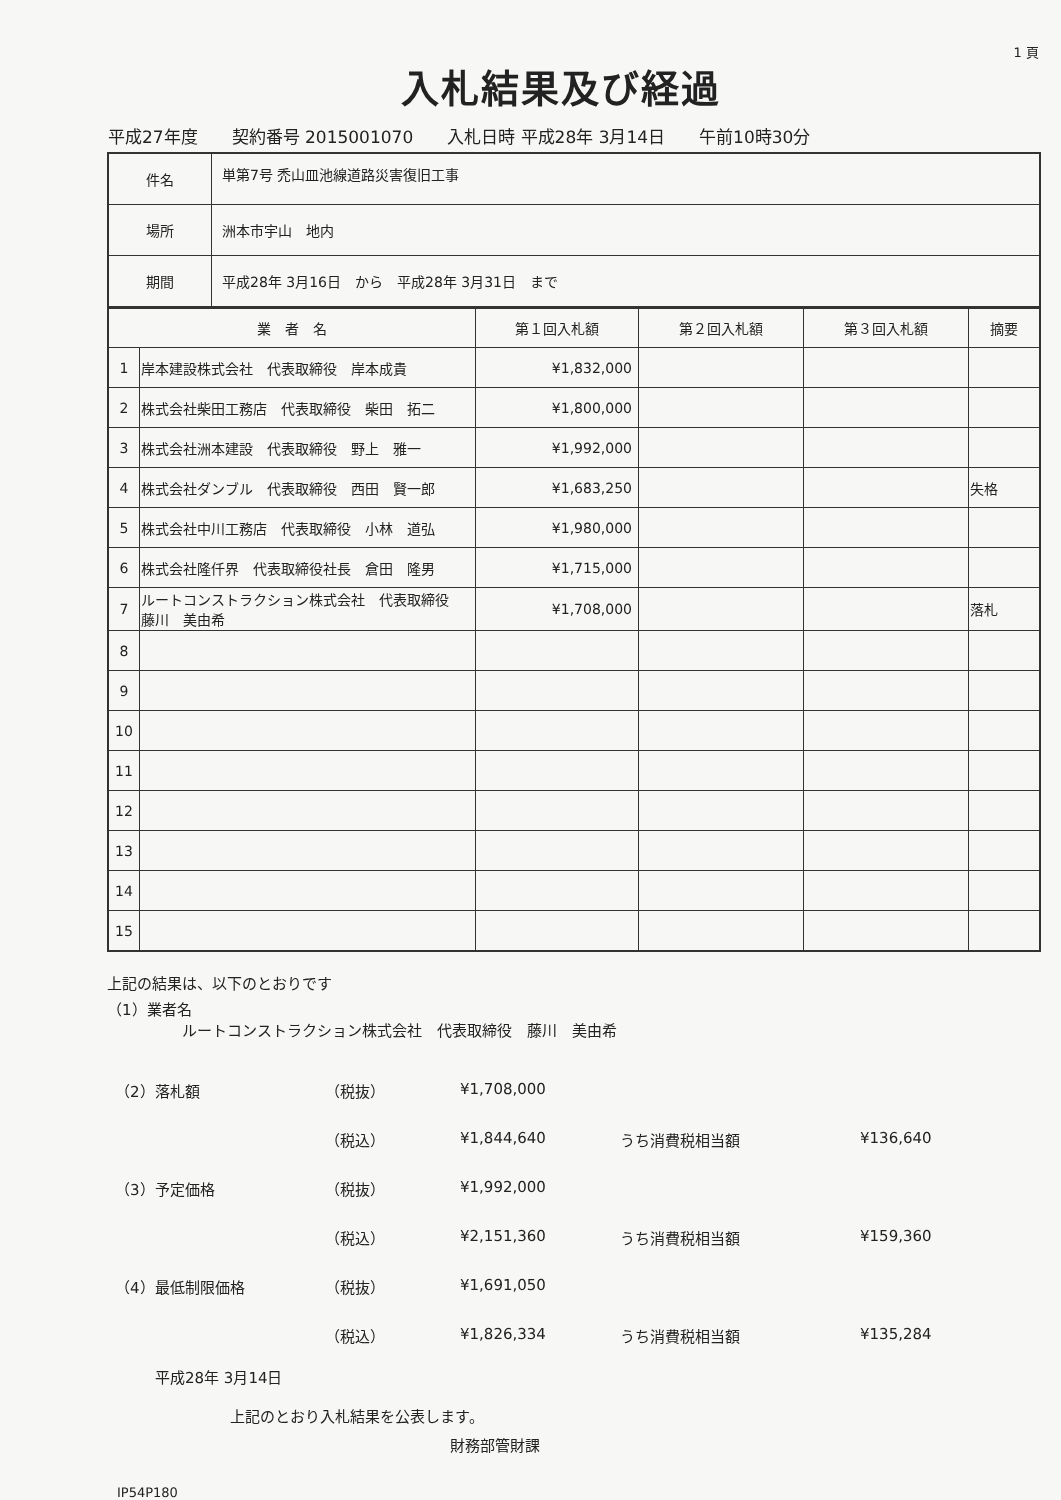1 頁
入札結果及び経過
平成27年度 契約番号 2015001070 入札日時 平成28年 3月14日 午前10時30分
| 件名 | 単第7号 禿山皿池線道路災害復旧工事 |
| 場所 | 洲本市宇山 地内 |
| 期間 | 平成28年 3月16日 から 平成28年 3月31日 まで |
| 業 者 名 | | 第１回入札額 | 第２回入札額 | 第３回入札額 | 摘要 |
| --- | --- | --- | --- | --- | --- |
| 1 | 岸本建設株式会社 代表取締役 岸本成貴 | ¥1,832,000 | | | |
| 2 | 株式会社柴田工務店 代表取締役 柴田 拓二 | ¥1,800,000 | | | |
| 3 | 株式会社洲本建設 代表取締役 野上 雅一 | ¥1,992,000 | | | |
| 4 | 株式会社ダンブル 代表取締役 西田 賢一郎 | ¥1,683,250 | | | 失格 |
| 5 | 株式会社中川工務店 代表取締役 小林 道弘 | ¥1,980,000 | | | |
| 6 | 株式会社隆仟界 代表取締役社長 倉田 隆男 | ¥1,715,000 | | | |
| 7 | ルートコンストラクション株式会社 代表取締役 藤川 美由希 | ¥1,708,000 | | | 落札 |
| 8 | | | | | |
| 9 | | | | | |
| 10 | | | | | |
| 11 | | | | | |
| 12 | | | | | |
| 13 | | | | | |
| 14 | | | | | |
| 15 | | | | | |
上記の結果は、以下のとおりです
（1）業者名
ルートコンストラクション株式会社　代表取締役　藤川　美由希
（2）落札額
（税抜）
¥1,708,000
（税込）
¥1,844,640
うち消費税相当額
¥136,640
（3）予定価格
（税抜）
¥1,992,000
（税込）
¥2,151,360
うち消費税相当額
¥159,360
（4）最低制限価格
（税抜）
¥1,691,050
（税込）
¥1,826,334
うち消費税相当額
¥135,284
平成28年 3月14日
上記のとおり入札結果を公表します。
財務部管財課
IP54P180